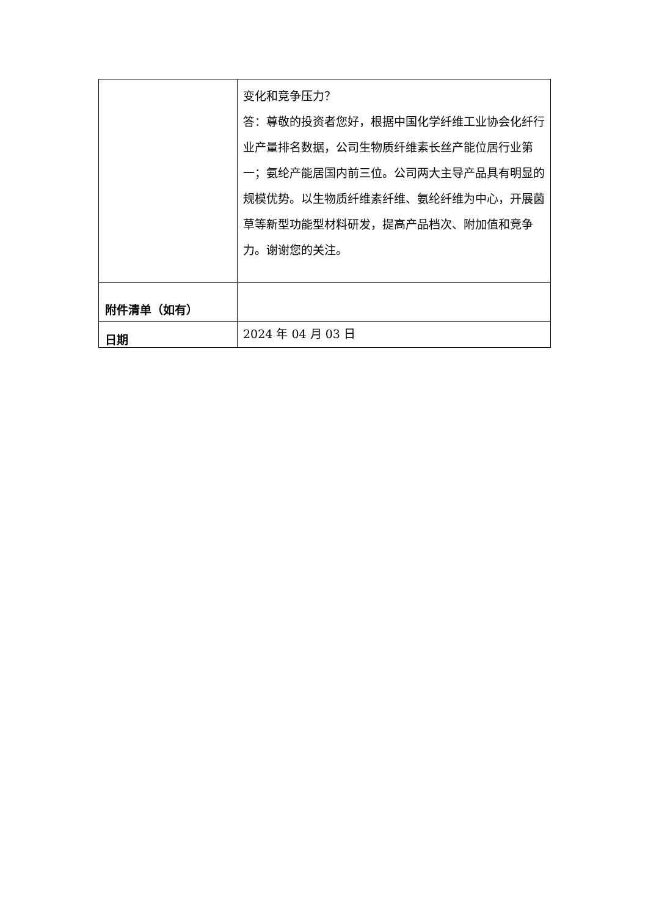| | 变化和竞争压力？ 答：尊敬的投资者您好，根据中国化学纤维工业协会化纤行业产量排名数据，公司生物质纤维素长丝产能位居行业第一；氨纶产能居国内前三位。公司两大主导产品具有明显的规模优势。以生物质纤维素纤维、氨纶纤维为中心，开展菌草等新型功能型材料研发，提高产品档次、附加值和竞争力。谢谢您的关注。 |
| 附件清单（如有） | |
| 日期 | 2024 年 04 月 03 日 |